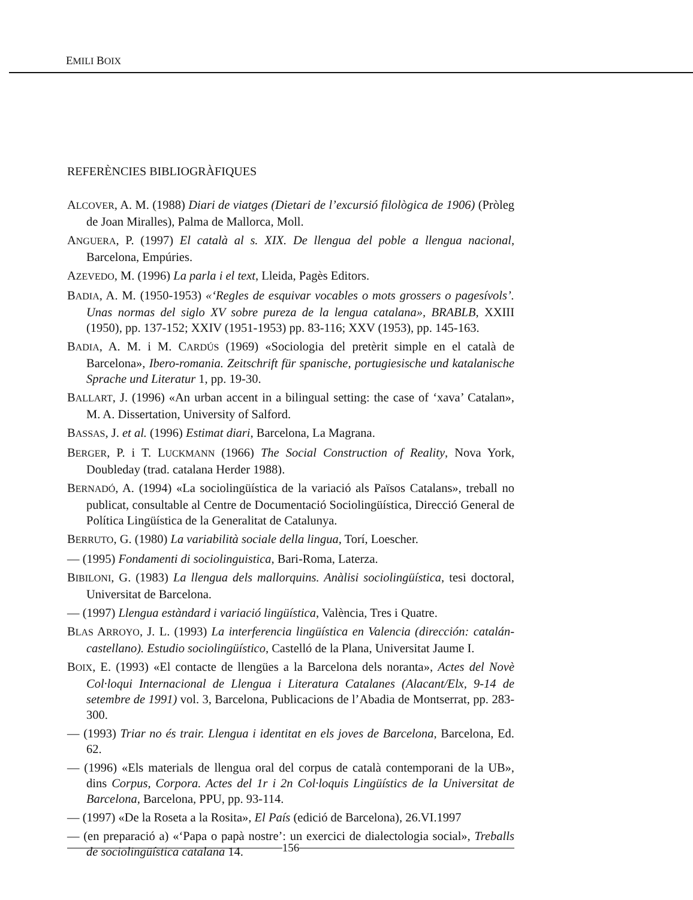EMILI BOIX
REFERÈNCIES BIBLIOGRÀFIQUES
ALCOVER, A. M. (1988) Diari de viatges (Dietari de l’excursió filològica de 1906) (Pròleg de Joan Miralles), Palma de Mallorca, Moll.
ANGUERA, P. (1997) El català al s. XIX. De llengua del poble a llengua nacional, Barcelona, Empúries.
AZEVEDO, M. (1996) La parla i el text, Lleida, Pagès Editors.
BADIA, A. M. (1950-1953) «‘Regles de esquivar vocables o mots grossers o pagesívols’. Unas normas del siglo XV sobre pureza de la lengua catalana», BRABLB, XXIII (1950), pp. 137-152; XXIV (1951-1953) pp. 83-116; XXV (1953), pp. 145-163.
BADIA, A. M. i M. CARDÚS (1969) «Sociologia del pretèrit simple en el català de Barcelona», Ibero-romania. Zeitschrift für spanische, portugiesische und katalanische Sprache und Literatur 1, pp. 19-30.
BALLART, J. (1996) «An urban accent in a bilingual setting: the case of ‘xava’ Catalan», M. A. Dissertation, University of Salford.
BASSAS, J. et al. (1996) Estimat diari, Barcelona, La Magrana.
BERGER, P. i T. LUCKMANN (1966) The Social Construction of Reality, Nova York, Doubleday (trad. catalana Herder 1988).
BERNADÓ, A. (1994) «La sociolingüística de la variació als Països Catalans», treball no publicat, consultable al Centre de Documentació Sociolingüística, Direcció General de Política Lingüística de la Generalitat de Catalunya.
BERRUTO, G. (1980) La variabilità sociale della lingua, Torí, Loescher.
— (1995) Fondamenti di sociolinguistica, Bari-Roma, Laterza.
BIBILONI, G. (1983) La llengua dels mallorquins. Anàlisi sociolingüística, tesi doctoral, Universitat de Barcelona.
— (1997) Llengua estàndard i variació lingüística, València, Tres i Quatre.
BLAS ARROYO, J. L. (1993) La interferencia lingüística en Valencia (dirección: catalán-castellano). Estudio sociolingüístico, Castelló de la Plana, Universitat Jaume I.
BOIX, E. (1993) «El contacte de llengües a la Barcelona dels noranta», Actes del Novè Col·loqui Internacional de Llengua i Literatura Catalanes (Alacant/Elx, 9-14 de setembre de 1991) vol. 3, Barcelona, Publicacions de l’Abadia de Montserrat, pp. 283-300.
— (1993) Triar no és trair. Llengua i identitat en els joves de Barcelona, Barcelona, Ed. 62.
— (1996) «Els materials de llengua oral del corpus de català contemporani de la UB», dins Corpus, Corpora. Actes del 1r i 2n Col·loquis Lingüístics de la Universitat de Barcelona, Barcelona, PPU, pp. 93-114.
— (1997) «De la Roseta a la Rosita», El País (edició de Barcelona), 26.VI.1997
— (en preparació a) «‘Papa o papà nostre’: un exercici de dialectologia social», Treballs de sociolingüística catalana 14.
156